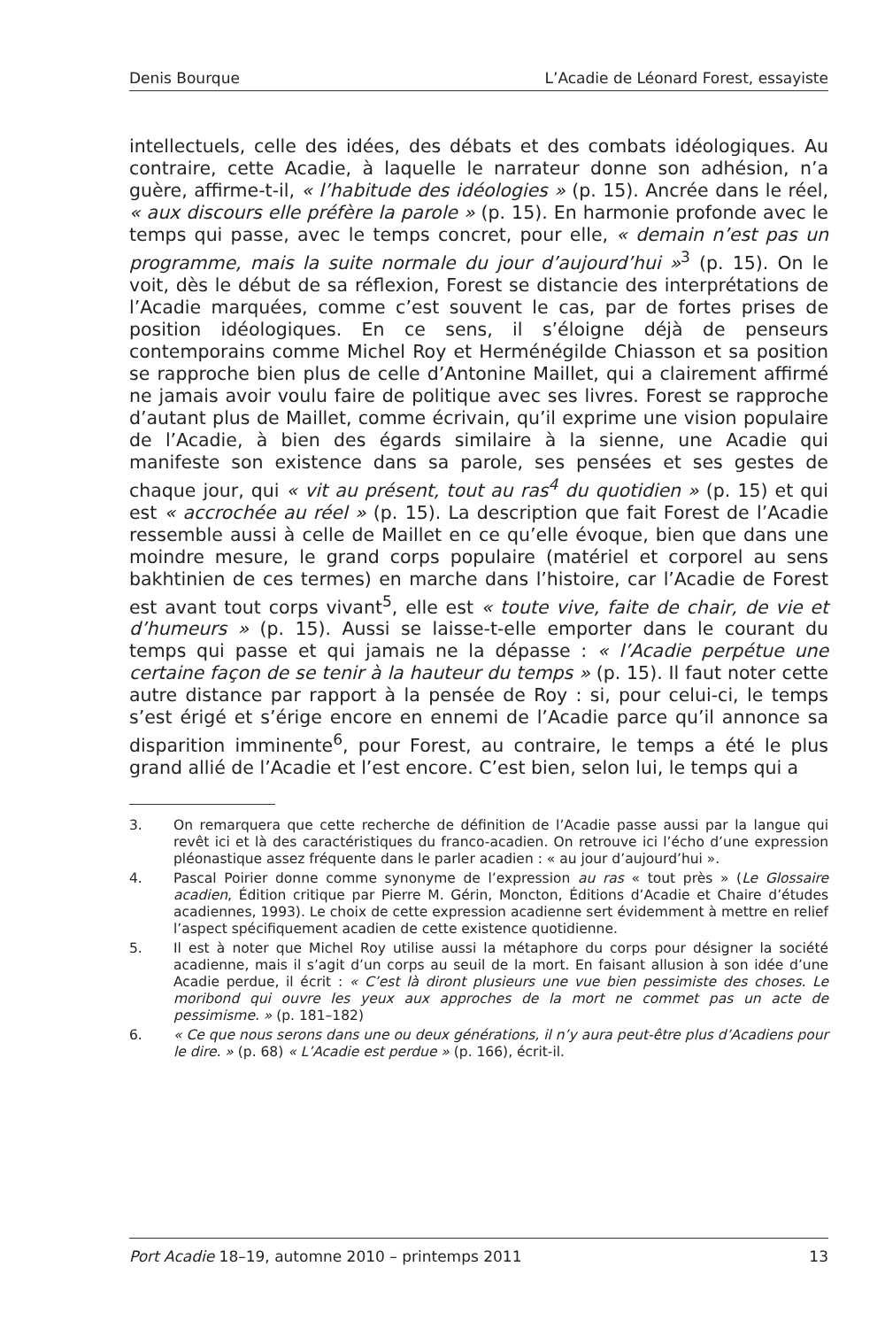Denis Bourque L’Acadie de Léonard Forest, essayiste
intellectuels, celle des idées, des débats et des combats idéologiques. Au contraire, cette Acadie, à laquelle le narrateur donne son adhésion, n’a guère, affirme-t-il, « l’habitude des idéologies » (p. 15). Ancrée dans le réel, « aux discours elle préfère la parole » (p. 15). En harmonie profonde avec le temps qui passe, avec le temps concret, pour elle, « demain n’est pas un programme, mais la suite normale du jour d’aujourd’hui »<sup>3</sup> (p. 15). On le voit, dès le début de sa réflexion, Forest se distancie des interprétations de l’Acadie marquées, comme c’est souvent le cas, par de fortes prises de position idéologiques. En ce sens, il s’éloigne déjà de penseurs contemporains comme Michel Roy et Herménégilde Chiasson et sa position se rapproche bien plus de celle d’Antonine Maillet, qui a clairement affirmé ne jamais avoir voulu faire de politique avec ses livres. Forest se rapproche d’autant plus de Maillet, comme écrivain, qu’il exprime une vision populaire de l’Acadie, à bien des égards similaire à la sienne, une Acadie qui manifeste son existence dans sa parole, ses pensées et ses gestes de chaque jour, qui « vit au présent, tout au ras<sup>4</sup> du quotidien » (p. 15) et qui est « accrochée au réel » (p. 15). La description que fait Forest de l’Acadie ressemble aussi à celle de Maillet en ce qu’elle évoque, bien que dans une moindre mesure, le grand corps populaire (matériel et corporel au sens bakhtinien de ces termes) en marche dans l’histoire, car l’Acadie de Forest est avant tout corps vivant<sup>5</sup>, elle est « toute vive, faite de chair, de vie et d’humeurs » (p. 15). Aussi se laisse-t-elle emporter dans le courant du temps qui passe et qui jamais ne la dépasse : « l’Acadie perpétue une certaine façon de se tenir à la hauteur du temps » (p. 15). Il faut noter cette autre distance par rapport à la pensée de Roy : si, pour celui-ci, le temps s’est érigé et s’érige encore en ennemi de l’Acadie parce qu’il annonce sa disparition imminente<sup>6</sup>, pour Forest, au contraire, le temps a été le plus grand allié de l’Acadie et l’est encore. C’est bien, selon lui, le temps qui a
3. On remarquera que cette recherche de définition de l’Acadie passe aussi par la langue qui revêt ici et là des caractéristiques du franco-acadien. On retrouve ici l’écho d’une expression pléonastique assez fréquente dans le parler acadien : « au jour d’aujourd’hui ».
4. Pascal Poirier donne comme synonyme de l’expression au ras « tout près » (Le Glossaire acadien, Édition critique par Pierre M. Gérin, Moncton, Éditions d’Acadie et Chaire d’études acadiennes, 1993). Le choix de cette expression acadienne sert évidemment à mettre en relief l’aspect spécifiquement acadien de cette existence quotidienne.
5. Il est à noter que Michel Roy utilise aussi la métaphore du corps pour désigner la société acadienne, mais il s’agit d’un corps au seuil de la mort. En faisant allusion à son idée d’une Acadie perdue, il écrit : « C’est là diront plusieurs une vue bien pessimiste des choses. Le moribond qui ouvre les yeux aux approches de la mort ne commet pas un acte de pessimisme. » (p. 181–182)
6. « Ce que nous serons dans une ou deux générations, il n’y aura peut-être plus d’Acadiens pour le dire. » (p. 68) « L’Acadie est perdue » (p. 166), écrit-il.
Port Acadie 18–19, automne 2010 – printemps 2011 13